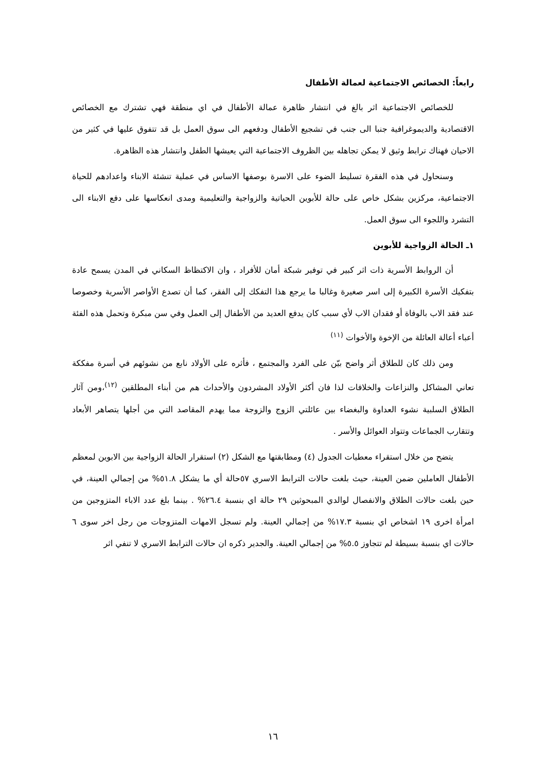رابعاً: الخصائص الاجتماعية لعمالة الأطفال
للخصائص الاجتماعية اثر بالغ في انتشار ظاهرة عمالة الأطفال في اي منطقة فهي تشترك مع الخصائص الاقتصادية والديموغرافية جنبا الى جنب في تشجيع الأطفال ودفعهم الى سوق العمل بل قد تتفوق عليها في كثير من الاحيان فهناك ترابط وثيق لا يمكن تجاهله بين الظروف الاجتماعية التي يعيشها الطفل وانتشار هذه الظاهرة.
وسنحاول في هذه الفقرة تسليط الضوء على الاسرة بوصفها الاساس في عملية تنشئة الابناء واعدادهم للحياة الاجتماعية، مركزين بشكل خاص على حالة للأبوين الحياتية والزواجية والتعليمية ومدى انعكاسها على دفع الابناء الى التشرد واللجوء الى سوق العمل.
١ـ الحالة الزواجية للأبوين
أن الروابط الأسرية ذات اثر كبير في توفير شبكة أمان للأفراد ، وان الاكتظاظ السكاني في المدن يسمح عادة بتفكيك الأسرة الكبيرة إلى اسر صغيرة وغالبا ما يرجع هذا التفكك إلى الفقر، كما أن تصدع الأواصر الأسرية وخصوصا عند فقد الاب بالوفاة أو فقدان الاب لأي سبب كان يدفع العديد من الأطفال إلى العمل وفي سن مبكرة وتحمل هذه الفئة أعباء أعالة العائلة من الإخوة والأخوات <sup>(١١)</sup>
ومن ذلك كان للطلاق أثر واضح بيّن على الفرد والمجتمع ، فأثره على الأولاد نابع من نشوئهم في أسرة مفككة تعاني المشاكل والنزاعات والخلافات لذا فان أكثر الأولاد المشردون والأحداث هم من أبناء المطلقين <sup>(١٢)</sup>،ومن آثار الطلاق السلبية نشوء العداوة والبغضاء بين عائلتي الزوج والزوجة مما يهدم المقاصد التي من أجلها يتصاهر الأبعاد وتتقارب الجماعات وتتواد العوائل والأسر .
يتضح من خلال استقراء معطيات الجدول (٤) ومطابقتها مع الشكل (٢) استقرار الحالة الزواجية بين الابوين لمعظم الأطفال العاملين ضمن العينة، حيث بلغت حالات الترابط الاسري ٥٧حالة أي ما يشكل ٥١.٨% من إجمالي العينة، في حين بلغت حالات الطلاق والانفصال لوالدي المبحوثين ٢٩ حالة اي بنسبة ٢٦.٤% . بينما بلغ عدد الاباء المتزوجين من امرأة اخرى ١٩ اشخاص اي بنسبة ١٧.٣% من إجمالي العينة. ولم تسجل الامهات المتزوجات من رجل اخر سوى ٦ حالات اي بنسبة بسيطة لم تتجاوز ٥.٥% من إجمالي العينة. والجدير ذكره ان حالات الترابط الاسري لا تنفي اثر
١٦